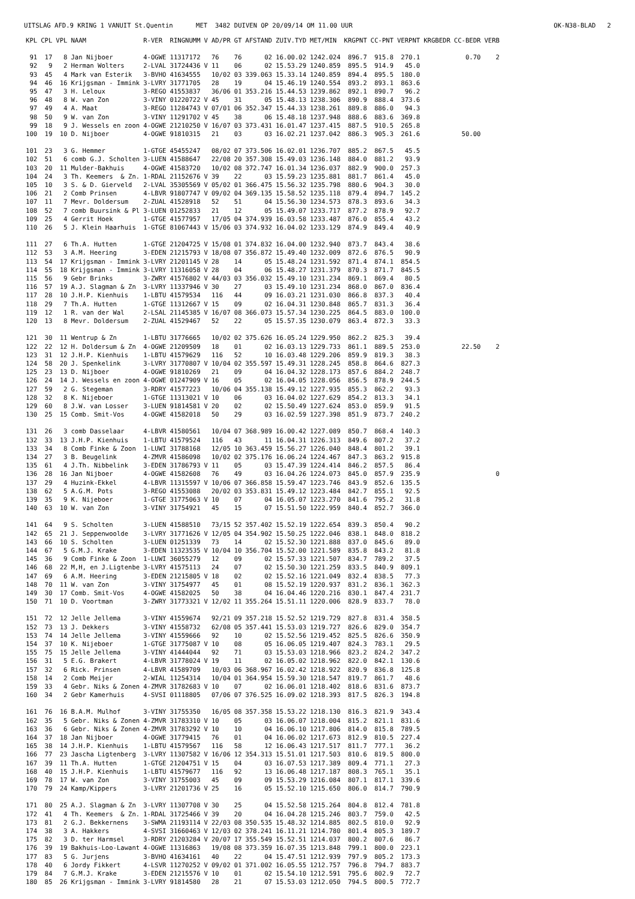UITSLAG AFD.9 KRING 1 VANUIT St.Quentin MET 3482 DUIVEN OP 20/09/14 OM 11.00 UUR OK-N38-BLAD 2
| KPL | CPL | VPL | NAAM | R-VER | RINGNUMM | V | AD/PR | GT | AFSTAND | ZUIV.TYD | MET/MIN | KRGPNT | CC-PNT | VERPNT | KRGBEDR | CC-BEDR | VERB |
| --- | --- | --- | --- | --- | --- | --- | --- | --- | --- | --- | --- | --- | --- | --- | --- | --- | --- |
| 91 | 17 | 8 | Jan Nijboer | 4-OGWE | 11317172 | | 76 | 76 | 02 | 16.00.02 | 1242.024 | 896.7 | 915.8 | 270.1 | | 0.70 | 2 |
| 92 | 9 | 2 | Herman Wolters | 2-LVAL | 31724436 | V | 11 | 06 | 02 | 15.53.29 | 1240.859 | 895.5 | 914.9 | 45.0 | | | |
| 93 | 45 | 4 | Mark van Esterik | 3-BVHO | 41634555 | | 10/02 | 03 | 339.063 | 15.33.14 | 1240.859 | 894.4 | 895.5 | 180.0 | | | |
| 94 | 46 | 16 | Krijgsman - Immink | 3-LVRY | 31771705 | | 28 | 19 | 04 | 15.46.19 | 1240.554 | 893.2 | 893.1 | 863.6 | | | |
| 95 | 47 | 3 | H. Leloux | 3-REGO | 41553837 | | 36/06 | 01 | 353.216 | 15.44.53 | 1239.862 | 892.1 | 890.7 | 96.2 | | | |
| 96 | 48 | 8 | W. van Zon | 3-VINY | 01220722 | V | 45 | 31 | 05 | 15.48.13 | 1238.306 | 890.9 | 888.4 | 373.6 | | | |
| 97 | 49 | 4 | A. Maat | 3-REGO | 11284743 | V | 07/01 | 06 | 352.347 | 15.44.33 | 1238.261 | 889.8 | 886.0 | 94.3 | | | |
| 98 | 50 | 9 | W. van Zon | 3-VINY | 11291702 | V | 45 | 38 | 06 | 15.48.18 | 1237.948 | 888.6 | 883.6 | 369.8 | | | |
| 99 | 18 | 9 | J. Wessels en zoon | 4-OGWE | 21210250 | V | 16/07 | 03 | 373.431 | 16.01.47 | 1237.415 | 887.5 | 910.5 | 265.8 | | | |
| 100 | 19 | 10 | D. Nijboer | 4-OGWE | 91810315 | | 21 | 03 | 03 | 16.02.21 | 1237.042 | 886.3 | 905.3 | 261.6 | | 50.00 | |
| 101 | 23 | 3 | G. Hemmer | 1-GTGE | 45455247 | | 08/02 | 07 | 373.506 | 16.02.01 | 1236.707 | 885.2 | 867.5 | 45.5 | | | |
| 102 | 51 | 6 | comb G.J. Scholten | 3-LUEN | 41588647 | | 22/08 | 20 | 357.308 | 15.49.03 | 1236.148 | 884.0 | 881.2 | 93.9 | | | |
| 103 | 20 | 11 | Mulder-Bakhuis | 4-OGWE | 41583720 | | 10/02 | 08 | 372.747 | 16.01.34 | 1236.037 | 882.9 | 900.0 | 257.3 | | | |
| 104 | 24 | 3 | Th. Keemers & Zn. | 1-RDAL | 21152676 | V | 39 | 22 | 03 | 15.59.23 | 1235.881 | 881.7 | 861.4 | 45.0 | | | |
| 105 | 10 | 3 | S. & D. Gierveld | 2-LVAL | 35305569 | V | 05/02 | 01 | 366.475 | 15.56.32 | 1235.798 | 880.6 | 904.3 | 30.0 | | | |
| 106 | 21 | 2 | Comb Prinsen | 4-LBVR | 91807747 | V | 09/02 | 04 | 369.135 | 15.58.52 | 1235.118 | 879.4 | 894.7 | 145.2 | | | |
| 107 | 11 | 7 | Mevr. Doldersum | 2-ZUAL | 41528918 | | 52 | 51 | 04 | 15.56.30 | 1234.573 | 878.3 | 893.6 | 34.3 | | | |
| 108 | 52 | 7 | comb Buursink & Pl | 3-LUEN | 01252833 | | 21 | 12 | 05 | 15.49.07 | 1233.717 | 877.2 | 878.9 | 92.7 | | | |
| 109 | 25 | 4 | Gerrit Hoek | 1-GTGE | 41577957 | | 17/05 | 04 | 374.939 | 16.03.58 | 1233.487 | 876.0 | 855.4 | 43.2 | | | |
| 110 | 26 | 5 | J. Klein Haarhuis | 1-GTGE | 81067443 | V | 15/06 | 03 | 374.932 | 16.04.02 | 1233.129 | 874.9 | 849.4 | 40.9 | | | |
| 111 | 27 | 6 | Th.A. Hutten | 1-GTGE | 21204725 | V | 15/08 | 01 | 374.832 | 16.04.00 | 1232.940 | 873.7 | 843.4 | 38.6 | | | |
| 112 | 53 | 3 | A.M. Heering | 3-EDEN | 21215793 | V | 18/08 | 07 | 356.872 | 15.49.40 | 1232.009 | 872.6 | 876.5 | 90.9 | | | |
| 113 | 54 | 17 | Krijgsman - Immink | 3-LVRY | 21201145 | V | 28 | 14 | 05 | 15.48.24 | 1231.592 | 871.4 | 874.1 | 854.5 | | | |
| 114 | 55 | 18 | Krijgsman - Immink | 3-LVRY | 11316058 | V | 28 | 04 | 06 | 15.48.27 | 1231.379 | 870.3 | 871.7 | 845.5 | | | |
| 115 | 56 | 9 | Gebr Brinks | 3-ZWRY | 41576802 | V | 44/03 | 03 | 356.032 | 15.49.10 | 1231.234 | 869.1 | 869.4 | 80.5 | | | |
| 116 | 57 | 19 | A.J. Slagman & Zn | 3-LVRY | 11337946 | V | 30 | 27 | 03 | 15.49.10 | 1231.234 | 868.0 | 867.0 | 836.4 | | | |
| 117 | 28 | 10 | J.H.P. Kienhuis | 1-LBTU | 41579534 | | 116 | 44 | 09 | 16.03.21 | 1231.030 | 866.8 | 837.3 | 40.4 | | | |
| 118 | 29 | 7 | Th.A. Hutten | 1-GTGE | 11312667 | V | 15 | 09 | 02 | 16.04.31 | 1230.848 | 865.7 | 831.3 | 36.4 | | | |
| 119 | 12 | 1 | R. van der Wal | 2-LSAL | 21145385 | V | 16/07 | 08 | 366.073 | 15.57.34 | 1230.225 | 864.5 | 883.0 | 100.0 | | | |
| 120 | 13 | 8 | Mevr. Doldersum | 2-ZUAL | 41529467 | | 52 | 22 | 05 | 15.57.35 | 1230.079 | 863.4 | 872.3 | 33.3 | | | |
| 121 | 30 | 11 | Wentrup & Zn | 1-LBTU | 31776665 | | 10/02 | 02 | 375.626 | 16.05.24 | 1229.950 | 862.2 | 825.3 | 39.4 | | | |
| 122 | 22 | 12 | H. Doldersum & Zn | 4-OGWE | 21209509 | | 18 | 01 | 02 | 16.03.13 | 1229.733 | 861.1 | 889.5 | 253.0 | | 22.50 | 2 |
| 123 | 31 | 12 | J.H.P. Kienhuis | 1-LBTU | 41579629 | | 116 | 52 | 10 | 16.03.48 | 1229.206 | 859.9 | 819.3 | 38.3 | | | |
| 124 | 58 | 20 | J. Spenkelink | 3-LVRY | 31770807 | V | 10/04 | 02 | 355.597 | 15.49.31 | 1228.245 | 858.8 | 864.6 | 827.3 | | | |
| 125 | 23 | 13 | D. Nijboer | 4-OGWE | 91810269 | | 21 | 09 | 04 | 16.04.32 | 1228.173 | 857.6 | 884.2 | 248.7 | | | |
| 126 | 24 | 14 | J. Wessels en zoon | 4-OGWE | 01247909 | V | 16 | 05 | 02 | 16.04.05 | 1228.056 | 856.5 | 878.9 | 244.5 | | | |
| 127 | 59 | 2 | G. Stegeman | 3-RDRY | 41577223 | | 10/06 | 04 | 355.138 | 15.49.12 | 1227.935 | 855.3 | 862.2 | 93.3 | | | |
| 128 | 32 | 8 | K. Nijeboer | 1-GTGE | 11313021 | V | 10 | 06 | 03 | 16.04.02 | 1227.629 | 854.2 | 813.3 | 34.1 | | | |
| 129 | 60 | 8 | J.W. van Losser | 3-LUEN | 91814581 | V | 20 | 02 | 02 | 15.50.49 | 1227.624 | 853.0 | 859.9 | 91.5 | | | |
| 130 | 25 | 15 | Comb. Smit-Vos | 4-OGWE | 41582018 | | 50 | 29 | 03 | 16.02.59 | 1227.398 | 851.9 | 873.7 | 240.2 | | | |
| 131 | 26 | 3 | comb Dasselaar | 4-LBVR | 41580561 | | 10/04 | 07 | 368.989 | 16.00.42 | 1227.089 | 850.7 | 868.4 | 140.3 | | | |
| 132 | 33 | 13 | J.H.P. Kienhuis | 1-LBTU | 41579524 | | 116 | 43 | 11 | 16.04.31 | 1226.313 | 849.6 | 807.2 | 37.2 | | | |
| 133 | 34 | 8 | Comb Finke & Zoon | 1-LUWI | 31788168 | | 12/05 | 10 | 363.459 | 15.56.27 | 1226.040 | 848.4 | 801.2 | 39.1 | | | |
| 134 | 27 | 3 | B. Beugelink | 4-ZMVR | 41586098 | | 10/02 | 02 | 375.176 | 16.06.24 | 1224.467 | 847.3 | 863.2 | 915.8 | | | |
| 135 | 61 | 4 | J.Th. Nibbelink | 3-EDEN | 31786793 | V | 11 | 05 | 03 | 15.47.39 | 1224.414 | 846.2 | 857.5 | 86.4 | | | |
| 136 | 28 | 16 | Jan Nijboer | 4-OGWE | 41582608 | | 76 | 49 | 03 | 16.04.26 | 1224.073 | 845.0 | 857.9 | 235.9 | | | 0 |
| 137 | 29 | 4 | Huzink-Ekkel | 4-LBVR | 11315597 | V | 10/06 | 07 | 366.858 | 15.59.47 | 1223.746 | 843.9 | 852.6 | 135.5 | | | |
| 138 | 62 | 5 | A.G.M. Pots | 3-REGO | 41553088 | | 20/02 | 03 | 353.831 | 15.49.12 | 1223.484 | 842.7 | 855.1 | 92.5 | | | |
| 139 | 35 | 9 | K. Nijeboer | 1-GTGE | 31775063 | V | 10 | 07 | 04 | 16.05.07 | 1223.270 | 841.6 | 795.2 | 31.8 | | | |
| 140 | 63 | 10 | W. van Zon | 3-VINY | 31754921 | | 45 | 15 | 07 | 15.51.50 | 1222.959 | 840.4 | 852.7 | 366.0 | | | |
| 141 | 64 | 9 | S. Scholten | 3-LUEN | 41588510 | | 73/15 | 52 | 357.402 | 15.52.19 | 1222.654 | 839.3 | 850.4 | 90.2 | | | |
| 142 | 65 | 21 | J. Seppenwoolde | 3-LVRY | 31771626 | V | 12/05 | 04 | 354.902 | 15.50.25 | 1222.046 | 838.1 | 848.0 | 818.2 | | | |
| 143 | 66 | 10 | S. Scholten | 3-LUEN | 01251339 | | 73 | 14 | 02 | 15.52.30 | 1221.888 | 837.0 | 845.6 | 89.0 | | | |
| 144 | 67 | 5 | G.M.J. Krake | 3-EDEN | 11323535 | V | 10/04 | 10 | 356.704 | 15.52.00 | 1221.589 | 835.8 | 843.2 | 81.8 | | | |
| 145 | 36 | 9 | Comb Finke & Zoon | 1-LUWI | 36055279 | | 12 | 09 | 02 | 15.57.33 | 1221.507 | 834.7 | 789.2 | 37.5 | | | |
| 146 | 68 | 22 | M,H, en J.Ligtenbe | 3-LVRY | 41575113 | | 24 | 07 | 02 | 15.50.30 | 1221.259 | 833.5 | 840.9 | 809.1 | | | |
| 147 | 69 | 6 | A.M. Heering | 3-EDEN | 21215805 | V | 18 | 02 | 02 | 15.52.16 | 1221.049 | 832.4 | 838.5 | 77.3 | | | |
| 148 | 70 | 11 | W. van Zon | 3-VINY | 31754977 | | 45 | 01 | 08 | 15.52.19 | 1220.937 | 831.2 | 836.1 | 362.3 | | | |
| 149 | 30 | 17 | Comb. Smit-Vos | 4-OGWE | 41582025 | | 50 | 38 | 04 | 16.04.46 | 1220.216 | 830.1 | 847.4 | 231.7 | | | |
| 150 | 71 | 10 | D. Voortman | 3-ZWRY | 31773321 | V | 12/02 | 11 | 355.264 | 15.51.11 | 1220.006 | 828.9 | 833.7 | 78.0 | | | |
| 151 | 72 | 12 | Jelle Jellema | 3-VINY | 41559674 | | 92/21 | 09 | 357.218 | 15.52.52 | 1219.729 | 827.8 | 831.4 | 358.5 | | | |
| 152 | 73 | 13 | J. Dekkers | 3-VINY | 41558732 | | 62/08 | 05 | 357.441 | 15.53.03 | 1219.727 | 826.6 | 829.0 | 354.7 | | | |
| 153 | 74 | 14 | Jelle Jellema | 3-VINY | 41559666 | | 92 | 10 | 02 | 15.52.56 | 1219.452 | 825.5 | 826.6 | 350.9 | | | |
| 154 | 37 | 10 | K. Nijeboer | 1-GTGE | 31775087 | V | 10 | 08 | 05 | 16.06.05 | 1219.407 | 824.3 | 783.1 | 29.5 | | | |
| 155 | 75 | 15 | Jelle Jellema | 3-VINY | 41444044 | | 92 | 71 | 03 | 15.53.03 | 1218.966 | 823.2 | 824.2 | 347.2 | | | |
| 156 | 31 | 5 | E.G. Brakert | 4-LBVR | 31778024 | V | 19 | 11 | 02 | 16.05.02 | 1218.962 | 822.0 | 842.1 | 130.6 | | | |
| 157 | 32 | 6 | Rick. Prinsen | 4-LBVR | 41589709 | | 10/03 | 06 | 368.967 | 16.02.42 | 1218.922 | 820.9 | 836.8 | 125.8 | | | |
| 158 | 14 | 2 | Comb Meijer | 2-WIAL | 11254314 | | 10/04 | 01 | 364.954 | 15.59.30 | 1218.547 | 819.7 | 861.7 | 48.6 | | | |
| 159 | 33 | 4 | Gebr. Niks & Zonen | 4-ZMVR | 31782683 | V | 10 | 07 | 02 | 16.06.01 | 1218.402 | 818.6 | 831.6 | 873.7 | | | |
| 160 | 34 | 2 | Gebr Kamerhuis | 4-SVSI | 01118805 | | 07/06 | 07 | 376.525 | 16.09.02 | 1218.393 | 817.5 | 826.3 | 194.8 | | | |
| 161 | 76 | 16 | B.A.M. Mulhof | 3-VINY | 31755350 | | 16/05 | 08 | 357.358 | 15.53.22 | 1218.130 | 816.3 | 821.9 | 343.4 | | | |
| 162 | 35 | 5 | Gebr. Niks & Zonen | 4-ZMVR | 31783310 | V | 10 | 05 | 03 | 16.06.07 | 1218.004 | 815.2 | 821.1 | 831.6 | | | |
| 163 | 36 | 6 | Gebr. Niks & Zonen | 4-ZMVR | 31783292 | V | 10 | 10 | 04 | 16.06.10 | 1217.806 | 814.0 | 815.8 | 789.5 | | | |
| 164 | 37 | 18 | Jan Nijboer | 4-OGWE | 31779415 | | 76 | 01 | 04 | 16.06.02 | 1217.673 | 812.9 | 810.5 | 227.4 | | | |
| 165 | 38 | 14 | J.H.P. Kienhuis | 1-LBTU | 41579567 | | 116 | 58 | 12 | 16.06.43 | 1217.517 | 811.7 | 777.1 | 36.2 | | | |
| 166 | 77 | 23 | Jascha Ligtenberg | 3-LVRY | 11307582 | V | 16/06 | 12 | 354.313 | 15.51.01 | 1217.503 | 810.6 | 819.5 | 800.0 | | | |
| 167 | 39 | 11 | Th.A. Hutten | 1-GTGE | 21204751 | V | 15 | 04 | 03 | 16.07.53 | 1217.389 | 809.4 | 771.1 | 27.3 | | | |
| 168 | 40 | 15 | J.H.P. Kienhuis | 1-LBTU | 41579677 | | 116 | 92 | 13 | 16.06.48 | 1217.187 | 808.3 | 765.1 | 35.1 | | | |
| 169 | 78 | 17 | W. van Zon | 3-VINY | 31755003 | | 45 | 09 | 09 | 15.53.29 | 1216.084 | 807.1 | 817.1 | 339.6 | | | |
| 170 | 79 | 24 | Kamp/Kippers | 3-LVRY | 21201736 | V | 25 | 16 | 05 | 15.52.10 | 1215.650 | 806.0 | 814.7 | 790.9 | | | |
| 171 | 80 | 25 | A.J. Slagman & Zn | 3-LVRY | 11307708 | V | 30 | 25 | 04 | 15.52.58 | 1215.264 | 804.8 | 812.4 | 781.8 | | | |
| 172 | 41 | 4 | Th. Keemers & Zn. | 1-RDAL | 31725466 | V | 39 | 20 | 04 | 16.04.28 | 1215.246 | 803.7 | 759.0 | 42.5 | | | |
| 173 | 81 | 2 | G.J. Bekkernens | 3-SWMA | 21193114 | V | 22/03 | 08 | 350.535 | 15.48.32 | 1214.885 | 802.5 | 810.0 | 92.9 | | | |
| 174 | 38 | 3 | A. Hakkers | 4-SVSI | 31660463 | V | 12/03 | 02 | 378.241 | 16.11.21 | 1214.780 | 801.4 | 805.3 | 189.7 | | | |
| 175 | 82 | 3 | D. ter Harmsel | 3-RDRY | 21203284 | V | 20/07 | 17 | 355.549 | 15.52.51 | 1214.037 | 800.2 | 807.6 | 86.7 | | | |
| 176 | 39 | 19 | Bakhuis-Loo-Lawant | 4-OGWE | 11316863 | | 19/08 | 08 | 373.359 | 16.07.35 | 1213.848 | 799.1 | 800.0 | 223.1 | | | |
| 177 | 83 | 5 | G. Jurjens | 3-BVHO | 41634161 | | 40 | 22 | 04 | 15.47.51 | 1212.939 | 797.9 | 805.2 | 173.3 | | | |
| 178 | 40 | 6 | Jordy Fikkert | 4-LSVR | 11270252 | V | 09/02 | 01 | 371.002 | 16.05.55 | 1212.757 | 796.8 | 794.7 | 883.7 | | | |
| 179 | 84 | 7 | G.M.J. Krake | 3-EDEN | 21215576 | V | 10 | 01 | 02 | 15.54.10 | 1212.591 | 795.6 | 802.9 | 72.7 | | | |
| 180 | 85 | 26 | Krijgsman - Immink | 3-LVRY | 91814580 | | 28 | 21 | 07 | 15.53.03 | 1212.050 | 794.5 | 800.5 | 772.7 | | | |